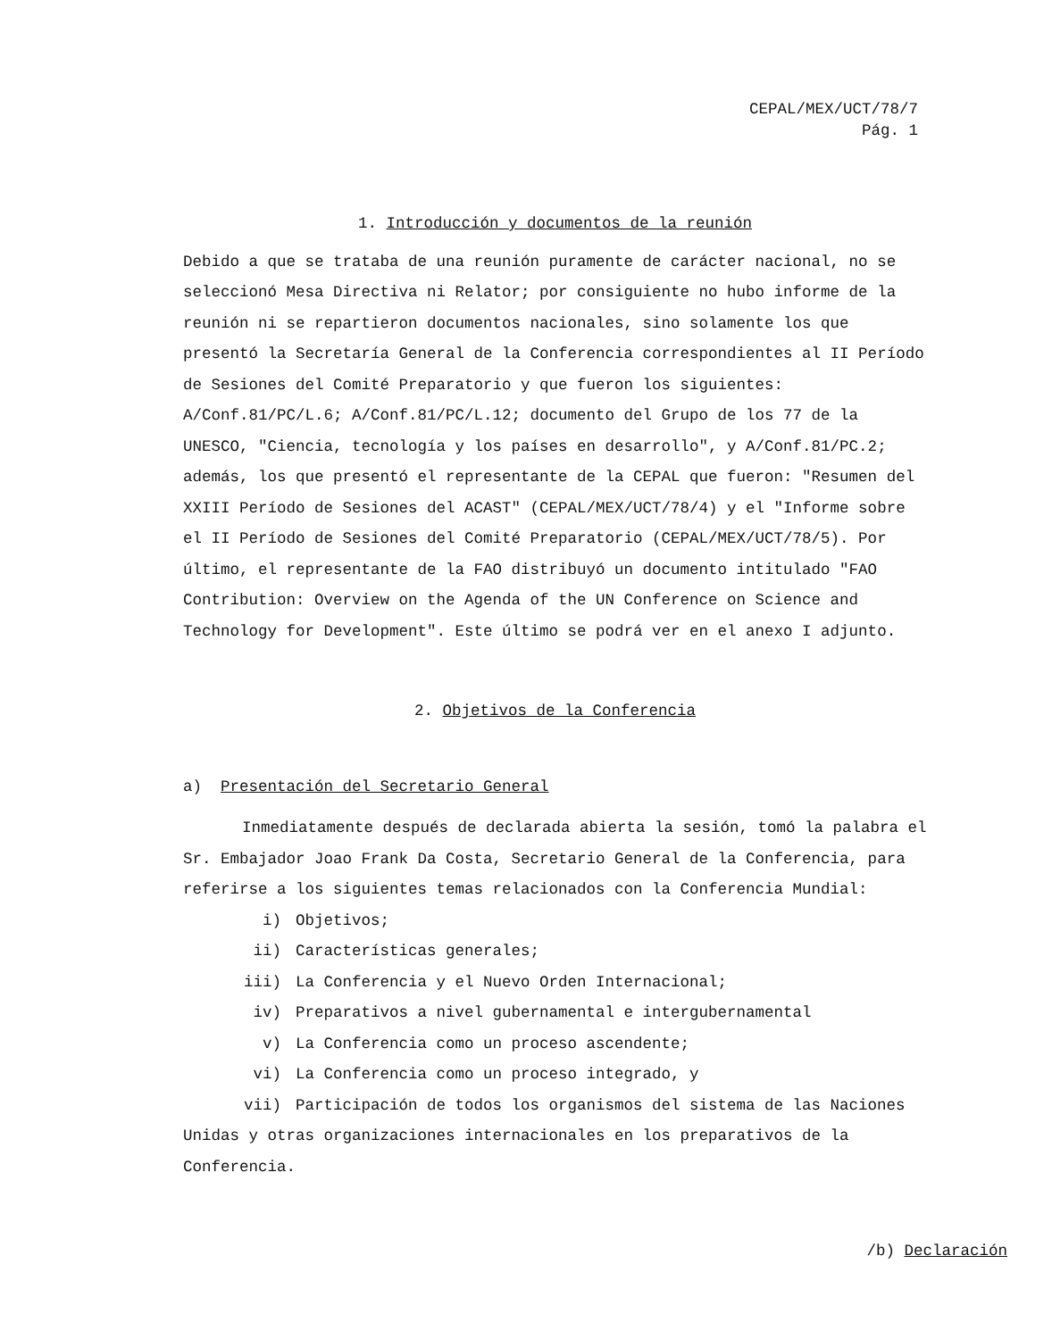CEPAL/MEX/UCT/78/7
Pág. 1
1. Introducción y documentos de la reunión
Debido a que se trataba de una reunión puramente de carácter nacional, no se seleccionó Mesa Directiva ni Relator; por consiguiente no hubo informe de la reunión ni se repartieron documentos nacionales, sino solamente los que presentó la Secretaría General de la Conferencia correspondientes al II Período de Sesiones del Comité Preparatorio y que fueron los siguientes: A/Conf.81/PC/L.6; A/Conf.81/PC/L.12; documento del Grupo de los 77 de la UNESCO, "Ciencia, tecnología y los países en desarrollo", y A/Conf.81/PC.2; además, los que presentó el representante de la CEPAL que fueron: "Resumen del XXIII Período de Sesiones del ACAST" (CEPAL/MEX/UCT/78/4) y el "Informe sobre el II Período de Sesiones del Comité Preparatorio (CEPAL/MEX/UCT/78/5). Por último, el representante de la FAO distribuyó un documento intitulado "FAO Contribution: Overview on the Agenda of the UN Conference on Science and Technology for Development". Este último se podrá ver en el anexo I adjunto.
2. Objetivos de la Conferencia
a) Presentación del Secretario General
Inmediatamente después de declarada abierta la sesión, tomó la palabra el Sr. Embajador Joao Frank Da Costa, Secretario General de la Conferencia, para referirse a los siguientes temas relacionados con la Conferencia Mundial:
i) Objetivos;
ii) Características generales;
iii) La Conferencia y el Nuevo Orden Internacional;
iv) Preparativos a nivel gubernamental e intergubernamental
v) La Conferencia como un proceso ascendente;
vi) La Conferencia como un proceso integrado, y
vii) Participación de todos los organismos del sistema de las Naciones Unidas y otras organizaciones internacionales en los preparativos de la Conferencia.
/b) Declaración